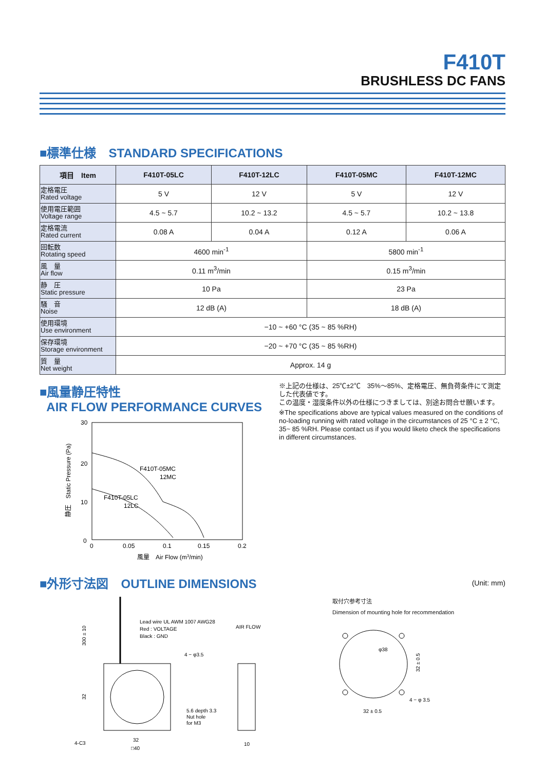F410T
BRUSHLESS DC FANS
■標準仕様　STANDARD SPECIFICATIONS
| 項目 Item | F410T-05LC | F410T-12LC | F410T-05MC | F410T-12MC |
| --- | --- | --- | --- | --- |
| 定格電圧 Rated voltage | 5 V | 12 V | 5 V | 12 V |
| 使用電圧範囲 Voltage range | 4.5 ~ 5.7 | 10.2 ~ 13.2 | 4.5 ~ 5.7 | 10.2 ~ 13.8 |
| 定格電流 Rated current | 0.08 A | 0.04 A | 0.12 A | 0.06 A |
| 回転数 Rotating speed | 4600 min<sup>-1</sup> | | 5800 min<sup>-1</sup> | |
| 風 量 Air flow | 0.11 m<sup>3</sup>/min | | 0.15 m<sup>3</sup>/min | |
| 静 圧 Static pressure | 10 Pa | | 23 Pa | |
| 騒 音 Noise | 12 dB (A) | | 18 dB (A) | |
| 使用環境 Use environment | −10 ~ +60 °C (35 ~ 85 %RH) | | | |
| 保存環境 Storage environment | −20 ~ +70 °C (35 ~ 85 %RH) | | | |
| 質 量 Net weight | Approx. 14 g | | | |
■風量静圧特性
AIR FLOW PERFORMANCE CURVES
30
20
10
0
静圧　Static Pressure (Pa)
F410T-05MC
12MC
F410T-05LC
12LC
0
0.05
0.1
0.15
0.2
風量　Air Flow (m3/min)
※上記の仕様は、25℃±2℃　35%～85%、定格電圧、無負荷条件にて測定した代表値です。
この温度・湿度条件以外の仕様につきましては、別途お問合せ願います。
※The specifications above are typical values measured on the conditions of no-loading running with rated voltage in the circumstances of 25 °C ± 2 °C, 35~ 85 %RH. Please contact us if you would liketo check the specifications in different circumstances.
■外形寸法図　OUTLINE DIMENSIONS
(Unit: mm)
Lead wire UL AWM 1007 AWG28
Red : VOLTAGE
Black : GND
4 − φ3.5
5.6 depth 3.3
Nut hole
for M3
300 ± 10
32
4-C3
32
□40
AIR FLOW
10
取付穴参考寸法
Dimension of mounting hole for recommendation
φ38
32 ± 0.5
4 − φ 3.5
32 ± 0.5